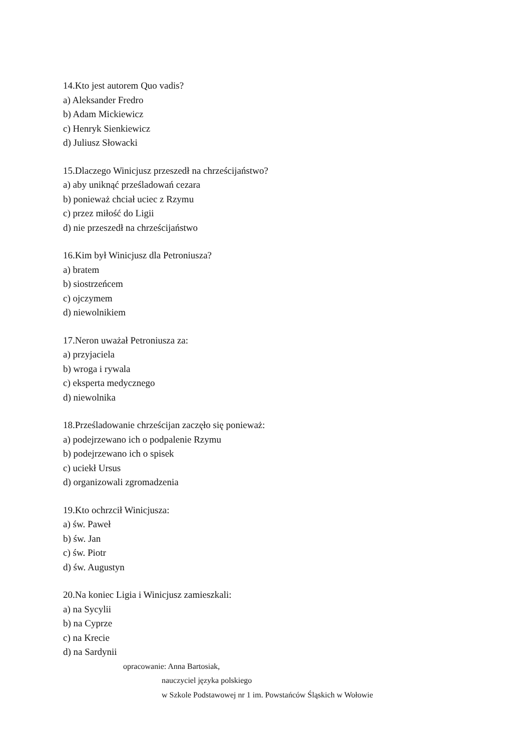14.Kto jest autorem Quo vadis?
a) Aleksander Fredro
b) Adam Mickiewicz
c) Henryk Sienkiewicz
d) Juliusz Słowacki
15.Dlaczego Winicjusz przeszedł na chrześcijaństwo?
a) aby uniknąć prześladowań cezara
b) ponieważ chciał uciec z Rzymu
c) przez miłość do Ligii
d) nie przeszedł na chrześcijaństwo
16.Kim był Winicjusz dla Petroniusza?
a) bratem
b) siostrzeńcem
c) ojczymem
d) niewolnikiem
17.Neron uważał Petroniusza za:
a) przyjaciela
b) wroga i rywala
c) eksperta medycznego
d) niewolnika
18.Prześladowanie chrześcijan zaczęło się ponieważ:
a) podejrzewano ich o podpalenie Rzymu
b) podejrzewano ich o spisek
c) uciekł Ursus
d) organizowali zgromadzenia
19.Kto ochrzcił Winicjusza:
a) św. Paweł
b) św. Jan
c) św. Piotr
d) św. Augustyn
20.Na koniec Ligia i Winicjusz zamieszkali:
a) na Sycylii
b) na Cyprze
c) na Krecie
d) na Sardynii
opracowanie: Anna Bartosiak,
nauczyciel języka polskiego
w Szkole Podstawowej nr 1 im. Powstańców Śląskich w Wołowie